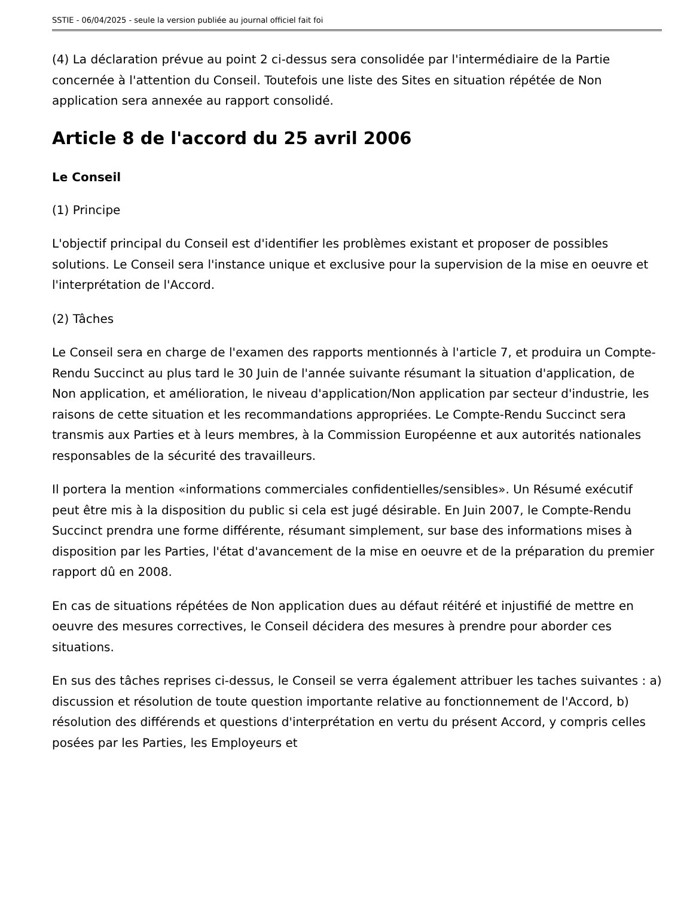SSTIE - 06/04/2025 - seule la version publiée au journal officiel fait foi
(4) La déclaration prévue au point 2 ci-dessus sera consolidée par l'intermédiaire de la Partie concernée à l'attention du Conseil. Toutefois une liste des Sites en situation répétée de Non application sera annexée au rapport consolidé.
Article 8 de l'accord du 25 avril 2006
Le Conseil
(1) Principe
L'objectif principal du Conseil est d'identifier les problèmes existant et proposer de possibles solutions. Le Conseil sera l'instance unique et exclusive pour la supervision de la mise en oeuvre et l'interprétation de l'Accord.
(2) Tâches
Le Conseil sera en charge de l'examen des rapports mentionnés à l'article 7, et produira un Compte-Rendu Succinct au plus tard le 30 Juin de l'année suivante résumant la situation d'application, de Non application, et amélioration, le niveau d'application/Non application par secteur d'industrie, les raisons de cette situation et les recommandations appropriées. Le Compte-Rendu Succinct sera transmis aux Parties et à leurs membres, à la Commission Européenne et aux autorités nationales responsables de la sécurité des travailleurs.
Il portera la mention «informations commerciales confidentielles/sensibles». Un Résumé exécutif peut être mis à la disposition du public si cela est jugé désirable. En Juin 2007, le Compte-Rendu Succinct prendra une forme différente, résumant simplement, sur base des informations mises à disposition par les Parties, l'état d'avancement de la mise en oeuvre et de la préparation du premier rapport dû en 2008.
En cas de situations répétées de Non application dues au défaut réitéré et injustifié de mettre en oeuvre des mesures correctives, le Conseil décidera des mesures à prendre pour aborder ces situations.
En sus des tâches reprises ci-dessus, le Conseil se verra également attribuer les taches suivantes : a) discussion et résolution de toute question importante relative au fonctionnement de l'Accord, b) résolution des différends et questions d'interprétation en vertu du présent Accord, y compris celles posées par les Parties, les Employeurs et